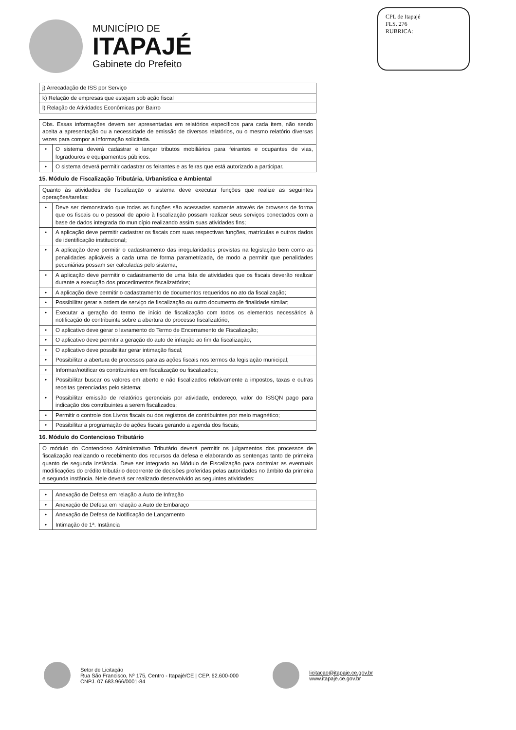MUNICÍPIO DE
ITAPAJÉ
Gabinete do Prefeito
CPL de Itapajé
FLS. 276
RUBRICA:
| j) Arrecadação de ISS por Serviço |
| k) Relação de empresas que estejam sob ação fiscal |
| l) Relação de Atividades Econômicas por Bairro |
| Obs. Essas informações devem ser apresentadas em relatórios específicos para cada item, não sendo aceita a apresentação ou a necessidade de emissão de diversos relatórios, ou o mesmo relatório diversas vezes para compor a informação solicitada. | |
| • | O sistema deverá cadastrar e lançar tributos mobiliários para feirantes e ocupantes de vias, logradouros e equipamentos públicos. |
| • | O sistema deverá permitir cadastrar os feirantes e as feiras que está autorizado a participar. |
15. Módulo de Fiscalização Tributária, Urbanística e Ambiental
| Quanto às atividades de fiscalização o sistema deve executar funções que realize as seguintes operações/tarefas: | |
| • | Deve ser demonstrado que todas as funções são acessadas somente através de browsers de forma que os fiscais ou o pessoal de apoio à fiscalização possam realizar seus serviços conectados com a base de dados integrada do município realizando assim suas atividades fins; |
| • | A aplicação deve permitir cadastrar os fiscais com suas respectivas funções, matrículas e outros dados de identificação institucional; |
| • | A aplicação deve permitir o cadastramento das irregularidades previstas na legislação bem como as penalidades aplicáveis a cada uma de forma parametrizada, de modo a permitir que penalidades pecuniárias possam ser calculadas pelo sistema; |
| • | A aplicação deve permitir o cadastramento de uma lista de atividades que os fiscais deverão realizar durante a execução dos procedimentos fiscalizatórios; |
| • | A aplicação deve permitir o cadastramento de documentos requeridos no ato da fiscalização; |
| • | Possibilitar gerar a ordem de serviço de fiscalização ou outro documento de finalidade similar; |
| • | Executar a geração do termo de início de fiscalização com todos os elementos necessários à notificação do contribuinte sobre a abertura do processo fiscalizatório; |
| • | O aplicativo deve gerar o lavramento do Termo de Encerramento de Fiscalização; |
| • | O aplicativo deve permitir a geração do auto de infração ao fim da fiscalização; |
| • | O aplicativo deve possibilitar gerar intimação fiscal; |
| • | Possibilitar a abertura de processos para as ações fiscais nos termos da legislação municipal; |
| • | Informar/notificar os contribuintes em fiscalização ou fiscalizados; |
| • | Possibilitar buscar os valores em aberto e não fiscalizados relativamente a impostos, taxas e outras receitas gerenciadas pelo sistema; |
| • | Possibilitar emissão de relatórios gerenciais por atividade, endereço, valor do ISSQN pago para indicação dos contribuintes a serem fiscalizados; |
| • | Permitir o controle dos Livros fiscais ou dos registros de contribuintes por meio magnético; |
| • | Possibilitar a programação de ações fiscais gerando a agenda dos fiscais; |
16. Módulo do Contencioso Tributário
| O módulo do Contencioso Administrativo Tributário deverá permitir os julgamentos dos processos de fiscalização realizando o recebimento dos recursos da defesa e elaborando as sentenças tanto de primeira quanto de segunda instância. Deve ser integrado ao Módulo de Fiscalização para controlar as eventuais modificações do crédito tributário decorrente de decisões proferidas pelas autoridades no âmbito da primeira e segunda instância. Nele deverá ser realizado desenvolvido as seguintes atividades: |
| • | Anexação de Defesa em relação a Auto de Infração |
| • | Anexação de Defesa em relação a Auto de Embaraço |
| • | Anexação de Defesa de Notificação de Lançamento |
| • | Intimação de 1ª. Instância |
Setor de Licitação
Rua São Francisco, Nº 175, Centro - Itapajé/CE | CEP. 62.600-000
CNPJ. 07.683.966/0001-84
licitacao@itapaje.ce.gov.br
www.itapaje.ce.gov.br